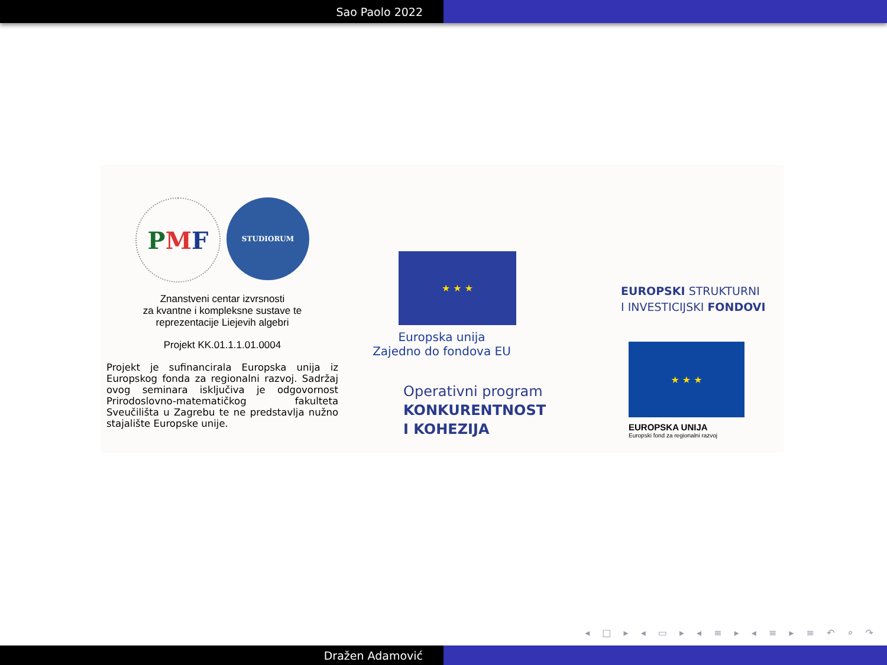Sao Paolo 2022
P M F
STUDIORUM
Znanstveni centar izvrsnosti
za kvantne i kompleksne sustave te
reprezentacije Liejevih algebri
Projekt KK.01.1.1.01.0004
Projekt je sufinancirala Europska unija iz Europskog fonda za regionalni razvoj. Sadržaj ovog seminara isključiva je odgovornost Prirodoslovno-matematičkog fakulteta Sveučilišta u Zagrebu te ne predstavlja nužno stajalište Europske unije.
★ ★ ★
Europska unija
Zajedno do fondova EU
Operativni program
KONKURENTNOST
I KOHEZIJA
EUROPSKI STRUKTURNI
I INVESTICIJSKI FONDOVI
★ ★ ★
EUROPSKA UNIJA
Europski fond za regionalni razvoj
◂ □ ▸ ◂ ▭ ▸ ◂ ≡ ▸ ◂ ≡ ▸ ≡ ↶ ⌕ ↷
Dražen Adamović